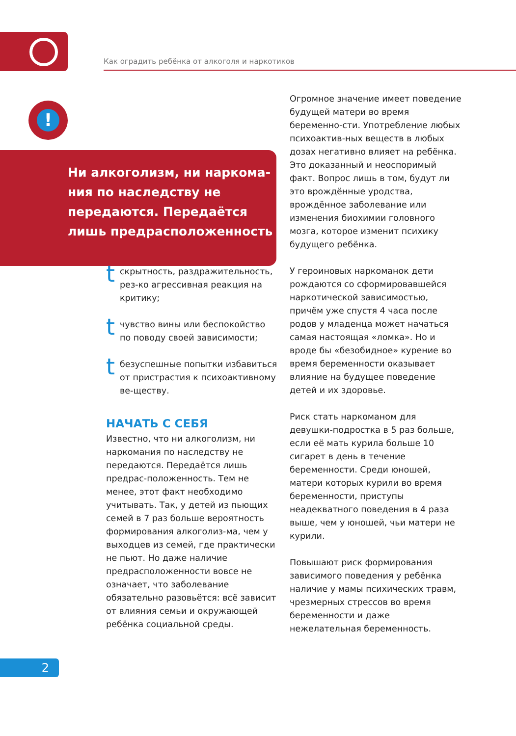Как оградить ребёнка от алкоголя и наркотиков
!
Ни алкоголизм, ни наркома-ния по наследству не передаются. Передаётся лишь предрасположенность
t
скрытность, раздражительность, рез-ко агрессивная реакция на критику;
t
чувство вины или беспокойство по поводу своей зависимости;
t
безуспешные попытки избавиться от пристрастия к психоактивному ве-ществу.
НАЧАТЬ С СЕБЯ
Известно, что ни алкоголизм, ни наркомания по наследству не передаются. Передаётся лишь предрас-положенность. Тем не менее, этот факт необходимо учитывать. Так, у детей из пьющих семей в 7 раз больше вероятность формирования алкоголиз-ма, чем у выходцев из семей, где практически не пьют. Но даже наличие предрасположенности вовсе не означает, что заболевание обязательно разовьётся: всё зависит от влияния семьи и окружающей ребёнка социальной среды.
Огромное значение имеет поведение будущей матери во время беременно-сти. Употребление любых психоактив-ных веществ в любых дозах негативно влияет на ребёнка. Это доказанный и неоспоримый факт. Вопрос лишь в том, будут ли это врождённые уродства, врождённое заболевание или изменения биохимии головного мозга, которое изменит психику будущего ребёнка.
У героиновых наркоманок дети рождаются со сформировавшейся наркотической зависимостью, причём уже спустя 4 часа после родов у младенца может начаться самая настоящая «ломка». Но и вроде бы «безобидное» курение во время беременности оказывает влияние на будущее поведение детей и их здоровье.
Риск стать наркоманом для девушки-подростка в 5 раз больше, если её мать курила больше 10 сигарет в день в течение беременности. Среди юношей, матери которых курили во время беременности, приступы неадекватного поведения в 4 раза выше, чем у юношей, чьи матери не курили.
Повышают риск формирования зависимого поведения у ребёнка наличие у мамы психических травм, чрезмерных стрессов во время беременности и даже нежелательная беременность.
2